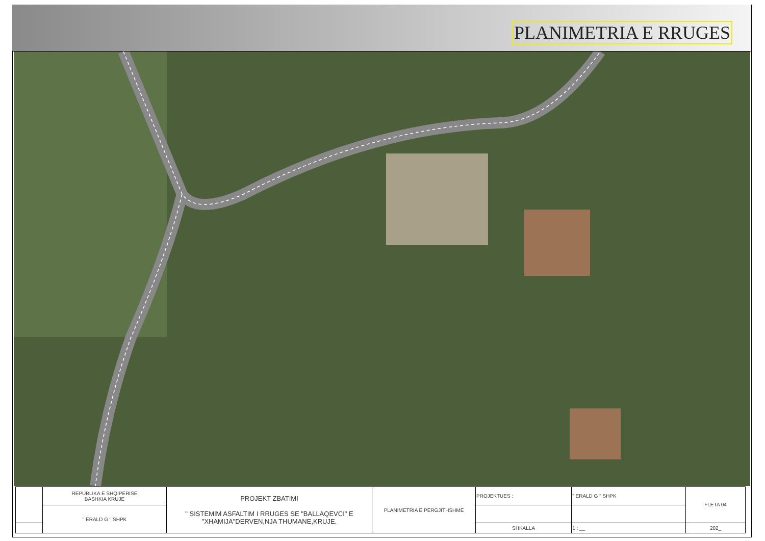PLANIMETRIA E RRUGES
| | REPUBLIKA E SHQIPERISE BASHKIA KRUJE | PROJEKT ZBATIMI " SISTEMIM ASFALTIM I RRUGES SE "BALLAQEVCI" E "XHAMIJA"DERVEN,NJA THUMANE,KRUJE. | PLANIMETRIA E PERGJITHSHME | PROJEKTUES : | " ERALD G " SHPK | FLETA 04 |
| | " ERALD G " SHPK | | | | | |
| | | | | SHKALLA | 1 : __ | 202_ |